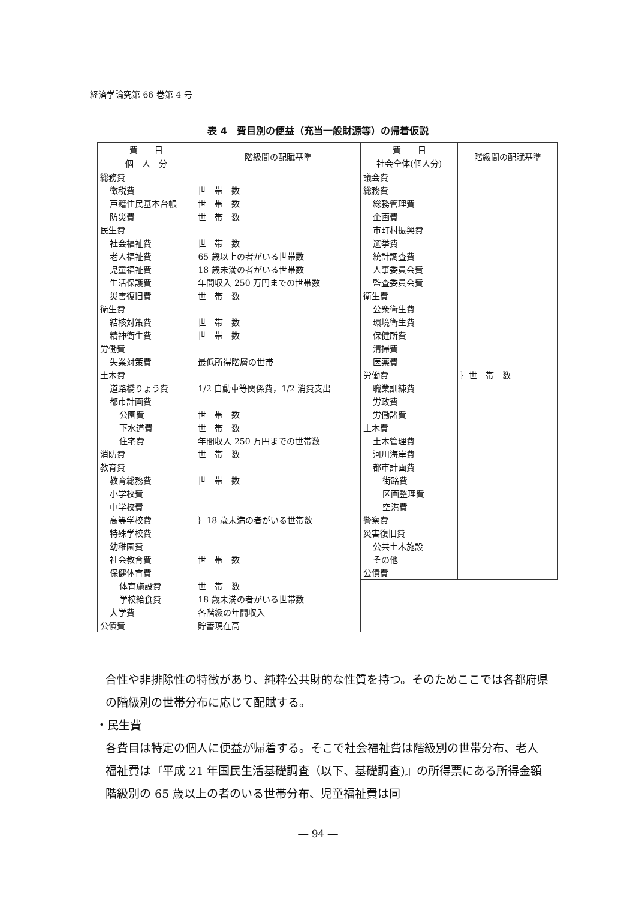経済学論究第 66 巻第 4 号
表 4　費目別の便益（充当一般財源等）の帰着仮説
| 費 目 | 階級間の配賦基準 |
| --- | --- |
| 個 人 分 | |
| 総務費 | |
| 徴税費 | 世 帯 数 |
| 戸籍住民基本台帳 | 世 帯 数 |
| 防災費 | 世 帯 数 |
| 民生費 | |
| 社会福祉費 | 世 帯 数 |
| 老人福祉費 | 65 歳以上の者がいる世帯数 |
| 児童福祉費 | 18 歳未満の者がいる世帯数 |
| 生活保護費 | 年間収入 250 万円までの世帯数 |
| 災害復旧費 | 世 帯 数 |
| 衛生費 | |
| 結核対策費 | 世 帯 数 |
| 精神衛生費 | 世 帯 数 |
| 労働費 | |
| 失業対策費 | 最低所得階層の世帯 |
| 土木費 | |
| 道路橋りょう費 | 1/2 自動車等関係費，1/2 消費支出 |
| 都市計画費 | |
| 公園費 | 世 帯 数 |
| 下水道費 | 世 帯 数 |
| 住宅費 | 年間収入 250 万円までの世帯数 |
| 消防費 | 世 帯 数 |
| 教育費 | |
| 教育総務費 | 世 帯 数 |
| 小学校費 | ｝18 歳未満の者がいる世帯数 |
| 中学校費 | |
| 高等学校費 | |
| 特殊学校費 | |
| 幼稚園費 | |
| 社会教育費 | 世 帯 数 |
| 保健体育費 | |
| 体育施設費 | 世 帯 数 |
| 学校給食費 | 18 歳未満の者がいる世帯数 |
| 大学費 | 各階級の年間収入 |
| 公債費 | 貯蓄現在高 |
| 費 目 | 階級間の配賦基準 |
| --- | --- |
| 社会全体(個人分) | |
| 議会費 | |
| 総務費 | ｝世 帯 数 |
| 総務管理費 | |
| 企画費 | |
| 市町村振興費 | |
| 選挙費 | |
| 統計調査費 | |
| 人事委員会費 | |
| 監査委員会費 | |
| 衛生費 | |
| 公衆衛生費 | |
| 環境衛生費 | |
| 保健所費 | |
| 清掃費 | |
| 医薬費 | |
| 労働費 | |
| 職業訓練費 | |
| 労政費 | |
| 労働諸費 | |
| 土木費 | |
| 土木管理費 | |
| 河川海岸費 | |
| 都市計画費 | |
| 街路費 | |
| 区画整理費 | |
| 空港費 | |
| 警察費 | |
| 災害復旧費 | |
| 公共土木施設 | |
| その他 | |
| 公債費 | |
合性や非排除性の特徴があり、純粋公共財的な性質を持つ。そのためここでは各都府県の階級別の世帯分布に応じて配賦する。
・民生費
各費目は特定の個人に便益が帰着する。そこで社会福祉費は階級別の世帯分布、老人福祉費は『平成 21 年国民生活基礎調査（以下、基礎調査)』の所得票にある所得金額階級別の 65 歳以上の者のいる世帯分布、児童福祉費は同
― 94 ―